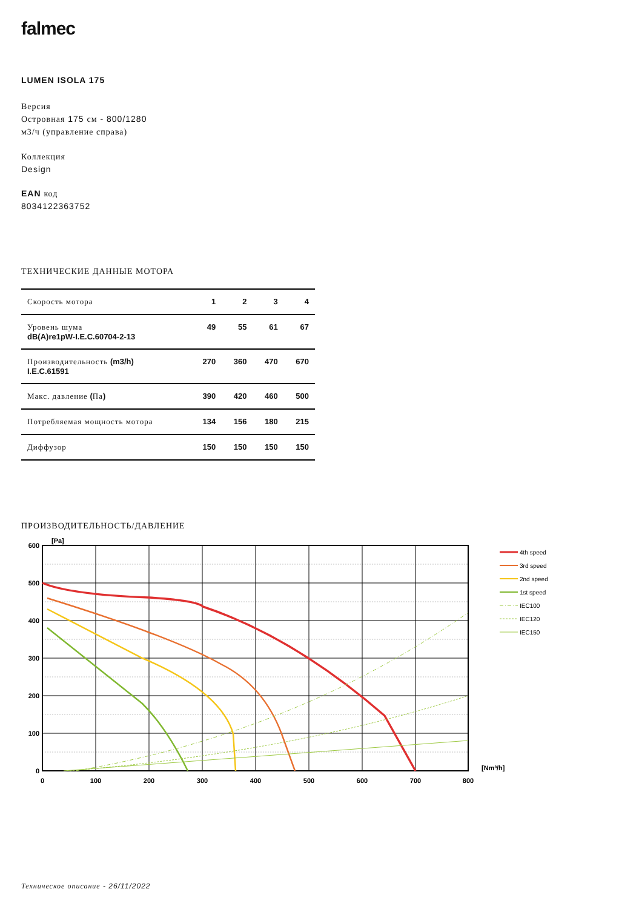falmec
LUMEN ISOLA 175
Версия
Островная 175 см - 800/1280
м3/ч (управление справа)
Коллекция
Design
EAN код
8034122363752
ТЕХНИЧЕСКИЕ ДАННЫЕ МОТОРА
| Скорость мотора | 1 | 2 | 3 | 4 |
| --- | --- | --- | --- | --- |
| Уровень шума dB(A)re1pW-I.E.C.60704-2-13 | 49 | 55 | 61 | 67 |
| Производительность (m3/h) I.E.C.61591 | 270 | 360 | 470 | 670 |
| Макс. давление ( Па ) | 390 | 420 | 460 | 500 |
| Потребляемая мощность мотора | 134 | 156 | 180 | 215 |
| Диффузор | 150 | 150 | 150 | 150 |
ПРОИЗВОДИТЕЛЬНОСТЬ/ДАВЛЕНИЕ
[Pa]
600
500
400
300
200
100
0
0
100
200
300
400
500
600
700
800
[Nm³/h]
4th speed
3rd speed
2nd speed
1st speed
IEC100
IEC120
IEC150
Техническое описание - 26/11/2022